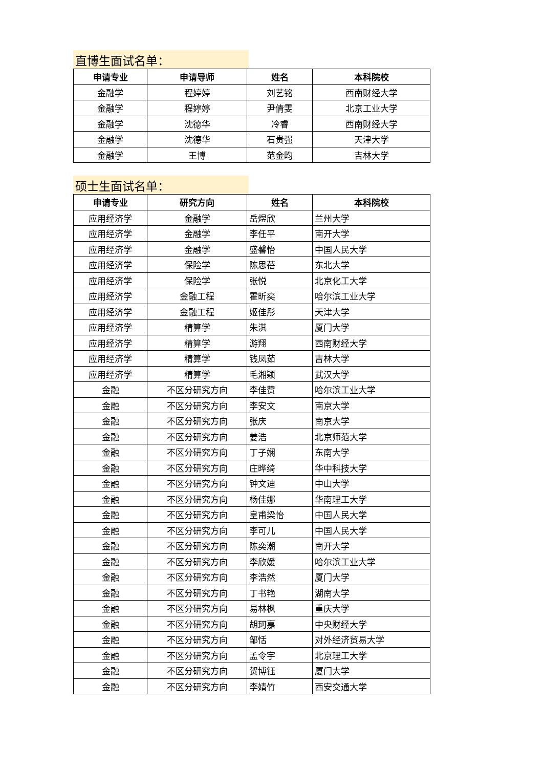直博生面试名单：
| 申请专业 | 申请导师 | 姓名 | 本科院校 |
| --- | --- | --- | --- |
| 金融学 | 程婷婷 | 刘艺铭 | 西南财经大学 |
| 金融学 | 程婷婷 | 尹倩雯 | 北京工业大学 |
| 金融学 | 沈德华 | 冷睿 | 西南财经大学 |
| 金融学 | 沈德华 | 石贵强 | 天津大学 |
| 金融学 | 王博 | 范金昀 | 吉林大学 |
硕士生面试名单：
| 申请专业 | 研究方向 | 姓名 | 本科院校 |
| --- | --- | --- | --- |
| 应用经济学 | 金融学 | 岳煜欣 | 兰州大学 |
| 应用经济学 | 金融学 | 李任平 | 南开大学 |
| 应用经济学 | 金融学 | 盛馨怡 | 中国人民大学 |
| 应用经济学 | 保险学 | 陈思蓓 | 东北大学 |
| 应用经济学 | 保险学 | 张悦 | 北京化工大学 |
| 应用经济学 | 金融工程 | 霍昕奕 | 哈尔滨工业大学 |
| 应用经济学 | 金融工程 | 姬佳彤 | 天津大学 |
| 应用经济学 | 精算学 | 朱淇 | 厦门大学 |
| 应用经济学 | 精算学 | 游翔 | 西南财经大学 |
| 应用经济学 | 精算学 | 钱凤茹 | 吉林大学 |
| 应用经济学 | 精算学 | 毛湘颖 | 武汉大学 |
| 金融 | 不区分研究方向 | 李佳赞 | 哈尔滨工业大学 |
| 金融 | 不区分研究方向 | 李安文 | 南京大学 |
| 金融 | 不区分研究方向 | 张庆 | 南京大学 |
| 金融 | 不区分研究方向 | 姜浩 | 北京师范大学 |
| 金融 | 不区分研究方向 | 丁子娴 | 东南大学 |
| 金融 | 不区分研究方向 | 庄晔绮 | 华中科技大学 |
| 金融 | 不区分研究方向 | 钟文迪 | 中山大学 |
| 金融 | 不区分研究方向 | 杨佳娜 | 华南理工大学 |
| 金融 | 不区分研究方向 | 皇甫梁怡 | 中国人民大学 |
| 金融 | 不区分研究方向 | 李可儿 | 中国人民大学 |
| 金融 | 不区分研究方向 | 陈奕潮 | 南开大学 |
| 金融 | 不区分研究方向 | 李欣媛 | 哈尔滨工业大学 |
| 金融 | 不区分研究方向 | 李浩然 | 厦门大学 |
| 金融 | 不区分研究方向 | 丁书艳 | 湖南大学 |
| 金融 | 不区分研究方向 | 易林枫 | 重庆大学 |
| 金融 | 不区分研究方向 | 胡珂嘉 | 中央财经大学 |
| 金融 | 不区分研究方向 | 邹恬 | 对外经济贸易大学 |
| 金融 | 不区分研究方向 | 孟令宇 | 北京理工大学 |
| 金融 | 不区分研究方向 | 贺博钰 | 厦门大学 |
| 金融 | 不区分研究方向 | 李婧竹 | 西安交通大学 |